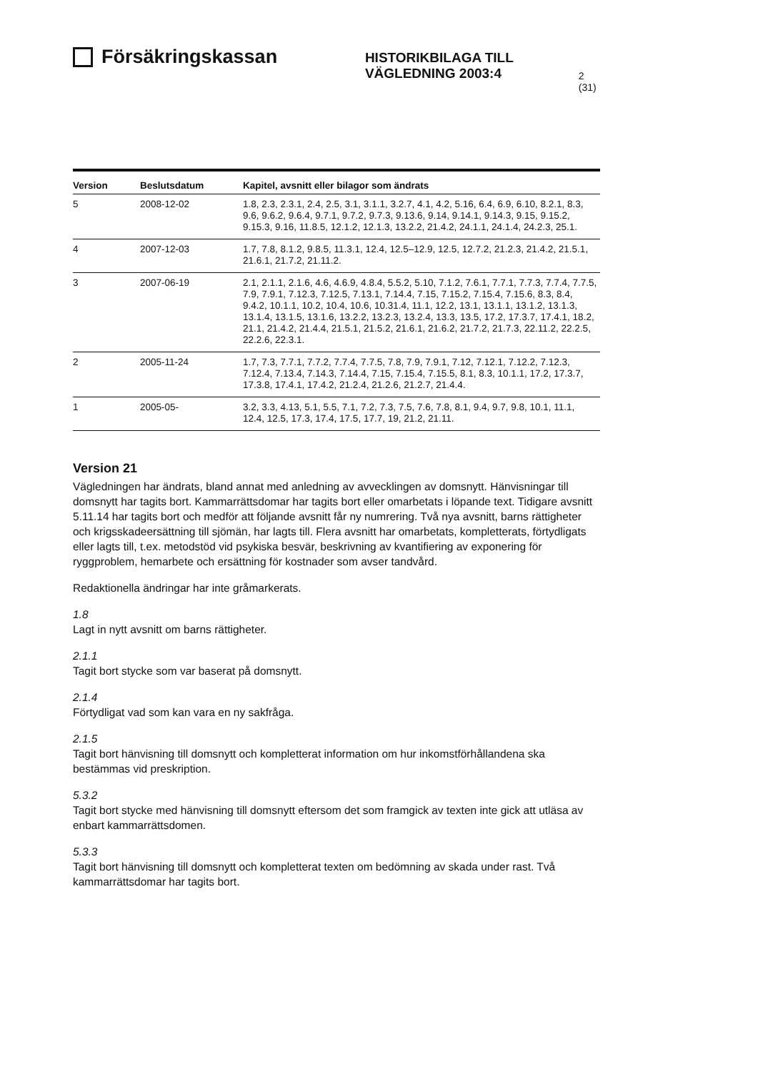Försäkringskassan
HISTORIKBILAGA TILL
VÄGLEDNING 2003:4
2 (31)
| Version | Beslutsdatum | Kapitel, avsnitt eller bilagor som ändrats |
| --- | --- | --- |
| 5 | 2008-12-02 | 1.8, 2.3, 2.3.1, 2.4, 2.5, 3.1, 3.1.1, 3.2.7, 4.1, 4.2, 5.16, 6.4, 6.9, 6.10, 8.2.1, 8.3, 9.6, 9.6.2, 9.6.4, 9.7.1, 9.7.2, 9.7.3, 9.13.6, 9.14, 9.14.1, 9.14.3, 9.15, 9.15.2, 9.15.3, 9.16, 11.8.5, 12.1.2, 12.1.3, 13.2.2, 21.4.2, 24.1.1, 24.1.4, 24.2.3, 25.1. |
| 4 | 2007-12-03 | 1.7, 7.8, 8.1.2, 9.8.5, 11.3.1, 12.4, 12.5–12.9, 12.5, 12.7.2, 21.2.3, 21.4.2, 21.5.1, 21.6.1, 21.7.2, 21.11.2. |
| 3 | 2007-06-19 | 2.1, 2.1.1, 2.1.6, 4.6, 4.6.9, 4.8.4, 5.5.2, 5.10, 7.1.2, 7.6.1, 7.7.1, 7.7.3, 7.7.4, 7.7.5, 7.9, 7.9.1, 7.12.3, 7.12.5, 7.13.1, 7.14.4, 7.15, 7.15.2, 7.15.4, 7.15.6, 8.3, 8.4, 9.4.2, 10.1.1, 10.2, 10.4, 10.6, 10.31.4, 11.1, 12.2, 13.1, 13.1.1, 13.1.2, 13.1.3, 13.1.4, 13.1.5, 13.1.6, 13.2.2, 13.2.3, 13.2.4, 13.3, 13.5, 17.2, 17.3.7, 17.4.1, 18.2, 21.1, 21.4.2, 21.4.4, 21.5.1, 21.5.2, 21.6.1, 21.6.2, 21.7.2, 21.7.3, 22.11.2, 22.2.5, 22.2.6, 22.3.1. |
| 2 | 2005-11-24 | 1.7, 7.3, 7.7.1, 7.7.2, 7.7.4, 7.7.5, 7.8, 7.9, 7.9.1, 7.12, 7.12.1, 7.12.2, 7.12.3, 7.12.4, 7.13.4, 7.14.3, 7.14.4, 7.15, 7.15.4, 7.15.5, 8.1, 8.3, 10.1.1, 17.2, 17.3.7, 17.3.8, 17.4.1, 17.4.2, 21.2.4, 21.2.6, 21.2.7, 21.4.4. |
| 1 | 2005-05- | 3.2, 3.3, 4.13, 5.1, 5.5, 7.1, 7.2, 7.3, 7.5, 7.6, 7.8, 8.1, 9.4, 9.7, 9.8, 10.1, 11.1, 12.4, 12.5, 17.3, 17.4, 17.5, 17.7, 19, 21.2, 21.11. |
Version 21
Vägledningen har ändrats, bland annat med anledning av avvecklingen av domsnytt. Hänvisningar till domsnytt har tagits bort. Kammarrättsdomar har tagits bort eller omarbetats i löpande text. Tidigare avsnitt 5.11.14 har tagits bort och medför att följande avsnitt får ny numrering. Två nya avsnitt, barns rättigheter och krigsskadeersättning till sjömän, har lagts till. Flera avsnitt har omarbetats, kompletterats, förtydligats eller lagts till, t.ex. metodstöd vid psykiska besvär, beskrivning av kvantifiering av exponering för ryggproblem, hemarbete och ersättning för kostnader som avser tandvård.
Redaktionella ändringar har inte gråmarkerats.
1.8
Lagt in nytt avsnitt om barns rättigheter.
2.1.1
Tagit bort stycke som var baserat på domsnytt.
2.1.4
Förtydligat vad som kan vara en ny sakfråga.
2.1.5
Tagit bort hänvisning till domsnytt och kompletterat information om hur inkomstförhållandena ska bestämmas vid preskription.
5.3.2
Tagit bort stycke med hänvisning till domsnytt eftersom det som framgick av texten inte gick att utläsa av enbart kammarrättsdomen.
5.3.3
Tagit bort hänvisning till domsnytt och kompletterat texten om bedömning av skada under rast. Två kammarrättsdomar har tagits bort.